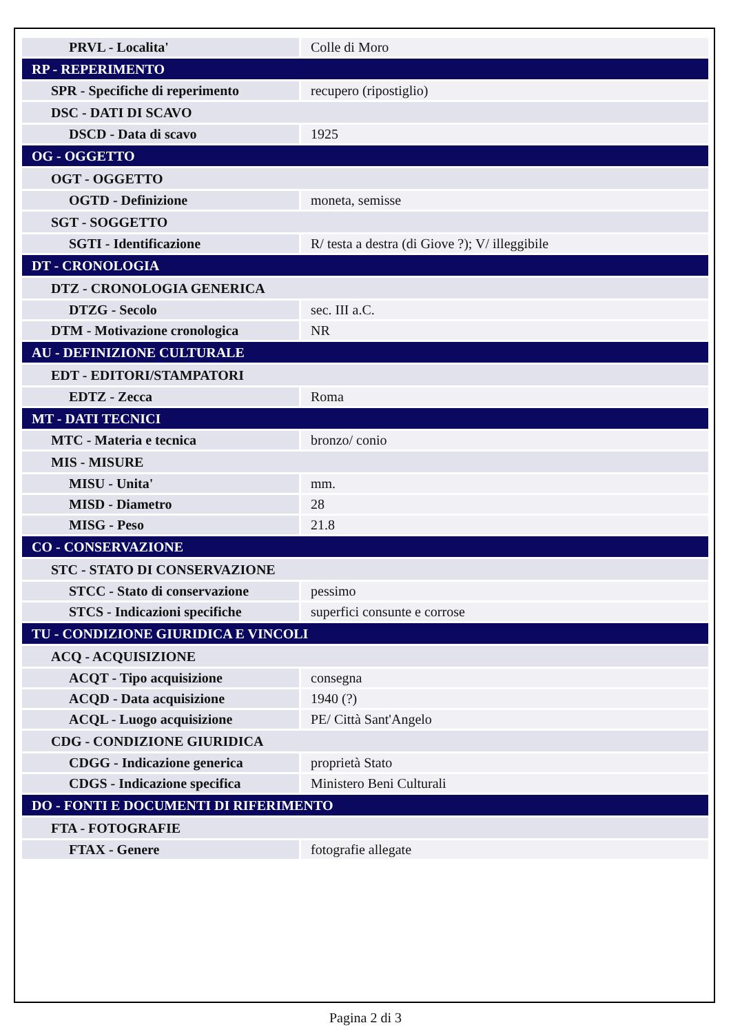| PRVL - Localita' | Colle di Moro |
| RP - REPERIMENTO | |
| SPR - Specifiche di reperimento | recupero (ripostiglio) |
| DSC - DATI DI SCAVO | |
| DSCD - Data di scavo | 1925 |
| OG - OGGETTO | |
| OGT - OGGETTO | |
| OGTD - Definizione | moneta, semisse |
| SGT - SOGGETTO | |
| SGTI - Identificazione | R/ testa a destra (di Giove ?); V/ illeggibile |
| DT - CRONOLOGIA | |
| DTZ - CRONOLOGIA GENERICA | |
| DTZG - Secolo | sec. III a.C. |
| DTM - Motivazione cronologica | NR |
| AU - DEFINIZIONE CULTURALE | |
| EDT - EDITORI/STAMPATORI | |
| EDTZ - Zecca | Roma |
| MT - DATI TECNICI | |
| MTC - Materia e tecnica | bronzo/ conio |
| MIS - MISURE | |
| MISU - Unita' | mm. |
| MISD - Diametro | 28 |
| MISG - Peso | 21.8 |
| CO - CONSERVAZIONE | |
| STC - STATO DI CONSERVAZIONE | |
| STCC - Stato di conservazione | pessimo |
| STCS - Indicazioni specifiche | superfici consunte e corrose |
| TU - CONDIZIONE GIURIDICA E VINCOLI | |
| ACQ - ACQUISIZIONE | |
| ACQT - Tipo acquisizione | consegna |
| ACQD - Data acquisizione | 1940 (?) |
| ACQL - Luogo acquisizione | PE/ Città Sant'Angelo |
| CDG - CONDIZIONE GIURIDICA | |
| CDGG - Indicazione generica | proprietà Stato |
| CDGS - Indicazione specifica | Ministero Beni Culturali |
| DO - FONTI E DOCUMENTI DI RIFERIMENTO | |
| FTA - FOTOGRAFIE | |
| FTAX - Genere | fotografie allegate |
Pagina 2 di 3